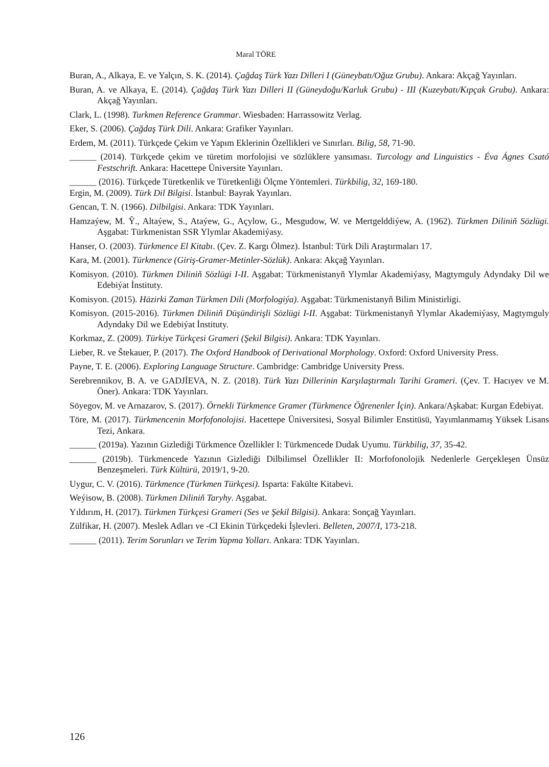Maral TÖRE
Buran, A., Alkaya, E. ve Yalçın, S. K. (2014). Çağdaş Türk Yazı Dilleri I (Güneybatı/Oğuz Grubu). Ankara: Akçağ Yayınları.
Buran, A. ve Alkaya, E. (2014). Çağdaş Türk Yazı Dilleri II (Güneydoğu/Karluk Grubu) - III (Kuzeybatı/Kıpçak Grubu). Ankara: Akçağ Yayınları.
Clark, L. (1998). Turkmen Reference Grammar. Wiesbaden: Harrassowitz Verlag.
Eker, S. (2006). Çağdaş Türk Dili. Ankara: Grafiker Yayınları.
Erdem, M. (2011). Türkçede Çekim ve Yapım Eklerinin Özellikleri ve Sınırları. Bilig, 58, 71-90.
______ (2014). Türkçede çekim ve türetim morfolojisi ve sözlüklere yansıması. Turcology and Linguistics - Éva Ágnes Csató Festschrift. Ankara: Hacettepe Üniversite Yayınları.
______ (2016). Türkçede Türetkenlik ve Türetkenliği Ölçme Yöntemleri. Türkbilig, 32, 169-180.
Ergin, M. (2009). Türk Dil Bilgisi. İstanbul: Bayrak Yayınları.
Gencan, T. N. (1966). Dilbilgisi. Ankara: TDK Yayınları.
Hamzaýew, M. Ŷ., Altaýew, S., Ataýew, G., Açylow, G., Mesgudow, W. ve Mertgelddiýew, A. (1962). Türkmen Diliniň Sözlügi. Aşgabat: Türkmenistan SSR Ylymlar Akademiýasy.
Hanser, O. (2003). Türkmence El Kitabı. (Çev. Z. Kargı Ölmez). İstanbul: Türk Dili Araştırmaları 17.
Kara, M. (2001). Türkmence (Giriş-Gramer-Metinler-Sözlük). Ankara: Akçağ Yayınları.
Komisyon. (2010). Türkmen Diliniň Sözlügi I-II. Aşgabat: Türkmenistanyň Ylymlar Akademiýasy, Magtymguly Adyndaky Dil we Edebiýat İnstituty.
Komisyon. (2015). Häzirki Zaman Türkmen Dili (Morfologiýa). Aşgabat: Türkmenistanyň Bilim Ministirligi.
Komisyon. (2015-2016). Türkmen Diliniň Düşündirişli Sözlügi I-II. Aşgabat: Türkmenistanyň Ylymlar Akademiýasy, Magtymguly Adyndaky Dil we Edebiýat İnstituty.
Korkmaz, Z. (2009). Türkiye Türkçesi Grameri (Şekil Bilgisi). Ankara: TDK Yayınları.
Lieber, R. ve Štekauer, P. (2017). The Oxford Handbook of Derivational Morphology. Oxford: Oxford University Press.
Payne, T. E. (2006). Exploring Language Structure. Cambridge: Cambridge University Press.
Serebrennikov, B. A. ve GADJİEVA, N. Z. (2018). Türk Yazı Dillerinin Karşılaştırmalı Tarihi Grameri. (Çev. T. Hacıyev ve M. Öner). Ankara: TDK Yayınları.
Söyegov, M. ve Arnazarov, S. (2017). Örnekli Türkmence Gramer (Türkmence Öğrenenler İçin). Ankara/Aşkabat: Kurgan Edebiyat.
Töre, M. (2017). Türkmencenin Morfofonolojisi. Hacettepe Üniversitesi, Sosyal Bilimler Enstitüsü, Yayımlanmamış Yüksek Lisans Tezi, Ankara.
______ (2019a). Yazının Gizlediği Türkmence Özellikler I: Türkmencede Dudak Uyumu. Türkbilig, 37, 35-42.
______ (2019b). Türkmencede Yazının Gizlediği Dilbilimsel Özellikler II: Morfofonolojik Nedenlerle Gerçekleşen Ünsüz Benzeşmeleri. Türk Kültürü, 2019/1, 9-20.
Uygur, C. V. (2016). Türkmence (Türkmen Türkçesi). Isparta: Fakülte Kitabevi.
Weýisow, B. (2008). Türkmen Diliniň Taryhy. Aşgabat.
Yıldırım, H. (2017). Türkmen Türkçesi Grameri (Ses ve Şekil Bilgisi). Ankara: Sonçağ Yayınları.
Zülfikar, H. (2007). Meslek Adları ve -CI Ekinin Türkçedeki İşlevleri. Belleten, 2007/I, 173-218.
______ (2011). Terim Sorunları ve Terim Yapma Yolları. Ankara: TDK Yayınları.
126